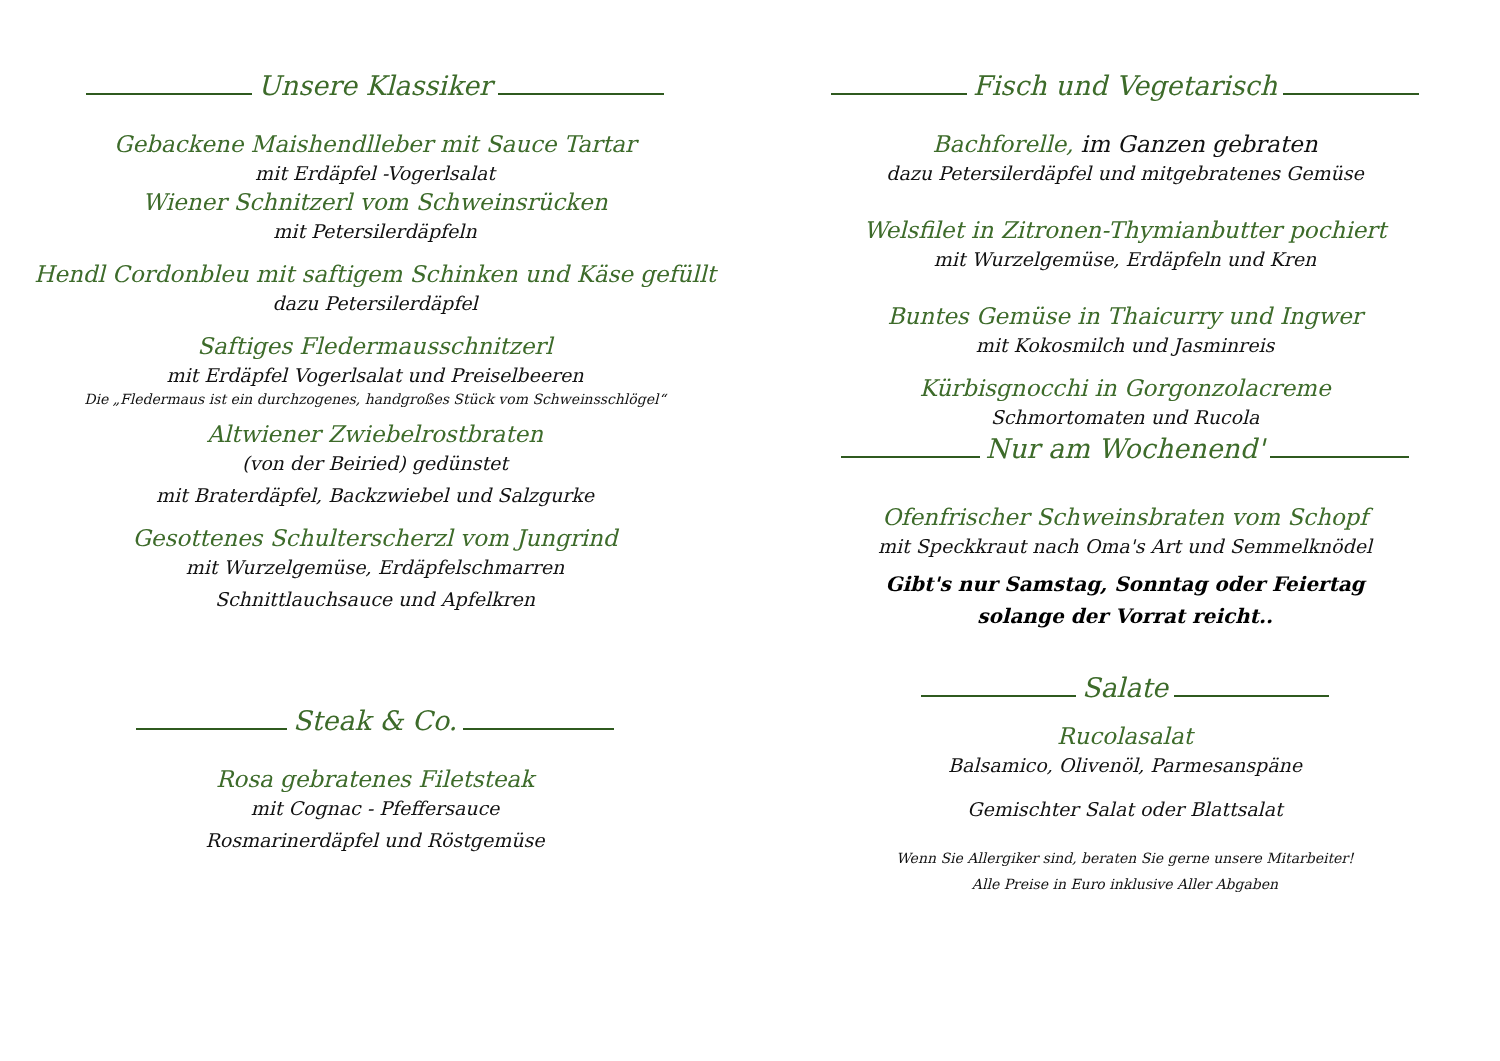Unsere Klassiker
Gebackene Maishendlleber mit Sauce Tartar
mit Erdäpfel -Vogerlsalat
Wiener Schnitzerl vom Schweinsrücken
mit Petersilerdäpfeln
Hendl Cordonbleu mit saftigem Schinken und Käse gefüllt
dazu Petersilerdäpfel
Saftiges Fledermausschnitzerl
mit Erdäpfel Vogerlsalat und Preiselbeeren
Die „Fledermaus ist ein durchzogenes, handgroßes Stück vom Schweinsschlögel“
Altwiener Zwiebelrostbraten
(von der Beiried) gedünstet
mit Braterdäpfel, Backzwiebel und Salzgurke
Gesottenes Schulterscherzl vom Jungrind
mit Wurzelgemüse, Erdäpfelschmarren
Schnittlauchsauce und Apfelkren
Steak & Co.
Rosa gebratenes Filetsteak
mit Cognac - Pfeffersauce
Rosmarinerdäpfel und Röstgemüse
Fisch und Vegetarisch
Bachforelle, im Ganzen gebraten
dazu Petersilerdäpfel und mitgebratenes Gemüse
Welsfilet in Zitronen-Thymianbutter pochiert
mit Wurzelgemüse, Erdäpfeln und Kren
Buntes Gemüse in Thaicurry und Ingwer
mit Kokosmilch und Jasminreis
Kürbisgnocchi in Gorgonzolacreme
Schmortomaten und Rucola
Nur am Wochenend'
Ofenfrischer Schweinsbraten vom Schopf
mit Speckkraut nach Oma's Art und Semmelknödel
Gibt's nur Samstag, Sonntag oder Feiertag
solange der Vorrat reicht..
Salate
Rucolasalat
Balsamico, Olivenöl, Parmesanspäne
Gemischter Salat oder Blattsalat
Wenn Sie Allergiker sind, beraten Sie gerne unsere Mitarbeiter!
Alle Preise in Euro inklusive Aller Abgaben